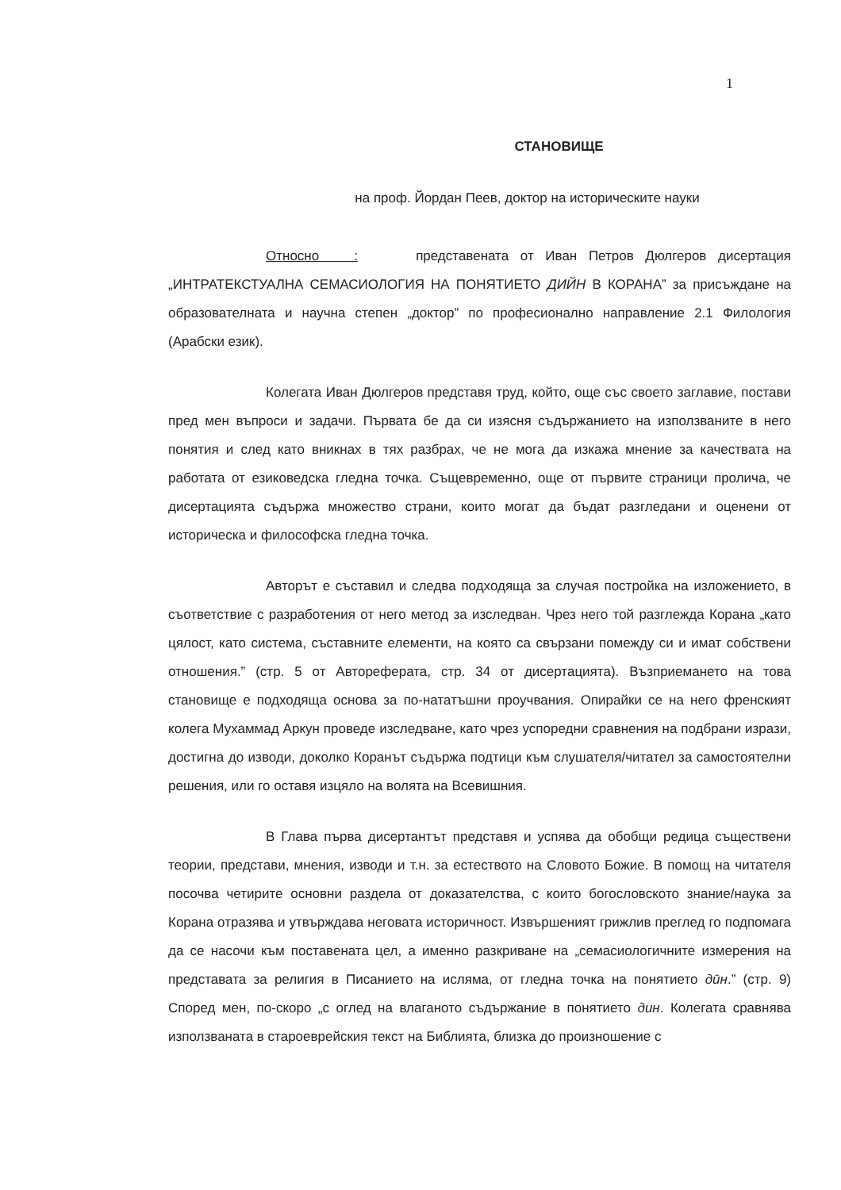1
СТАНОВИЩЕ
на проф. Йордан Пеев, доктор на историческите науки
Относно : представената от Иван Петров Дюлгеров дисертация „ИНТРАТЕКСТУАЛНА СЕМАСИОЛОГИЯ НА ПОНЯТИЕТО ДИЙН В КОРАНА” за присъждане на образователната и научна степен „доктор” по професионално направление 2.1 Филология (Арабски език).
Колегата Иван Дюлгеров представя труд, който, още със своето заглавие, постави пред мен въпроси и задачи. Първата бе да си изясня съдържанието на използваните в него понятия и след като вникнах в тях разбрах, че не мога да изкажа мнение за качествата на работата от езиковедска гледна точка. Същевременно, още от първите страници пролича, че дисертацията съдържа множество страни, които могат да бъдат разгледани и оценени от историческа и философска гледна точка.
Авторът е съставил и следва подходяща за случая постройка на изложението, в съответствие с разработения от него метод за изследван. Чрез него той разглежда Корана „като цялост, като система, съставните елементи, на която са свързани помежду си и имат собствени отношения.” (стр. 5 от Автореферата, стр. 34 от дисертацията). Възприемането на това становище е подходяща основа за по-нататъшни проучвания. Опирайки се на него френският колега Мухаммад Аркун проведе изследване, като чрез успоредни сравнения на подбрани изрази, достигна до изводи, доколко Коранът съдържа подтици към слушателя/читател за самостоятелни решения, или го оставя изцяло на волята на Всевишния.
В Глава първа дисертантът представя и успява да обобщи редица съществени теории, представи, мнения, изводи и т.н. за естеството на Словото Божие. В помощ на читателя посочва четирите основни раздела от доказателства, с които богословското знание/наука за Корана отразява и утвърждава неговата историчност. Извършеният грижлив преглед го подпомага да се насочи към поставената цел, а именно разкриване на „семасиологичните измерения на представата за религия в Писанието на исляма, от гледна точка на понятието дӣн.” (стр. 9) Според мен, по-скоро „с оглед на влаганото съдържание в понятието дин. Колегата сравнява използваната в староеврейския текст на Библията, близка до произношение с